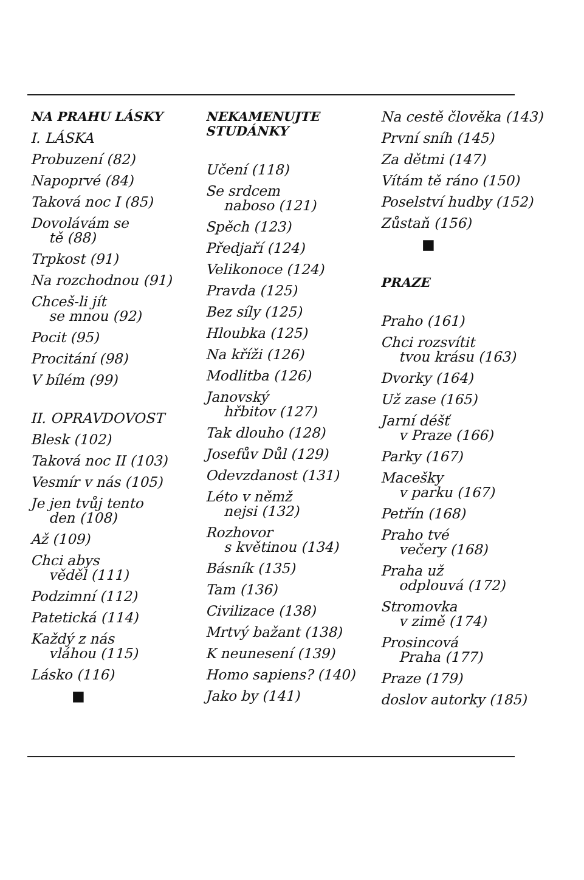NA PRAHU LÁSKY
I. LÁSKA
Probuzení (82)
Napoprvé (84)
Taková noc I (85)
Dovolávám se
tě (88)
Trpkost (91)
Na rozchodnou (91)
Chceš-li jít
se mnou (92)
Pocit (95)
Procitání (98)
V bílém (99)
II. OPRAVDOVOST
Blesk (102)
Taková noc II (103)
Vesmír v nás (105)
Je jen tvůj tento
den (108)
Až (109)
Chci abys
věděl (111)
Podzimní (112)
Patetická (114)
Každý z nás
vláhou (115)
Lásko (116)
■
NEKAMENUJTE
STUDÁNKY
Učení (118)
Se srdcem
naboso (121)
Spěch (123)
Předjaří (124)
Velikonoce (124)
Pravda (125)
Bez síly (125)
Hloubka (125)
Na kříži (126)
Modlitba (126)
Janovský
hřbitov (127)
Tak dlouho (128)
Josefův Důl (129)
Odevzdanost (131)
Léto v němž
nejsi (132)
Rozhovor
s květinou (134)
Básník (135)
Tam (136)
Civilizace (138)
Mrtvý bažant (138)
K neunesení (139)
Homo sapiens? (140)
Jako by (141)
Na cestě člověka (143)
První sníh (145)
Za dětmi (147)
Vítám tě ráno (150)
Poselství hudby (152)
Zůstaň (156)
■
PRAZE
Praho (161)
Chci rozsvítit
tvou krásu (163)
Dvorky (164)
Už zase (165)
Jarní déšť
v Praze (166)
Parky (167)
Macešky
v parku (167)
Petřín (168)
Praho tvé
večery (168)
Praha už
odplouvá (172)
Stromovka
v zimě (174)
Prosincová
Praha (177)
Praze (179)
doslov autorky (185)